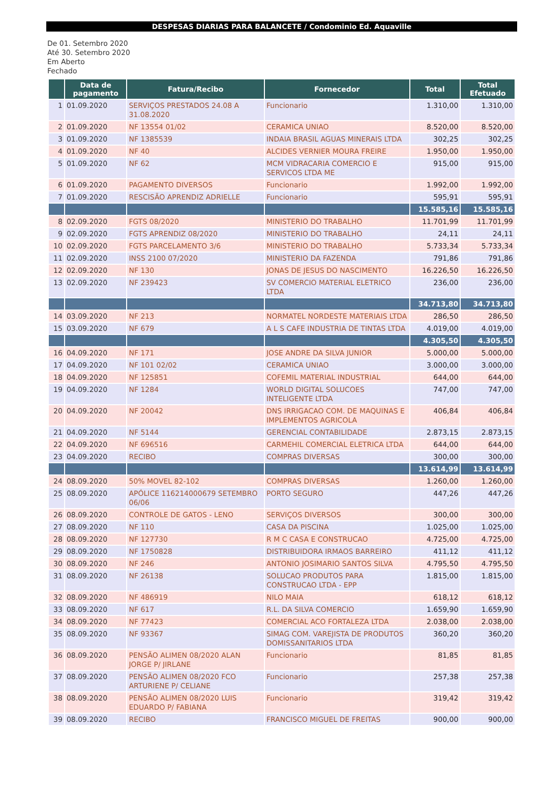DESPESAS DIARIAS PARA BALANCETE / Condominio Ed. Aquaville
De 01. Setembro 2020
Até 30. Setembro 2020
Em Aberto
Fechado
| | Data de pagamento | Fatura/Recibo | Fornecedor | Total | Total Efetuado |
| --- | --- | --- | --- | --- | --- |
| 1 | 01.09.2020 | SERVIÇOS PRESTADOS 24.08 A 31.08.2020 | Funcionario | 1.310,00 | 1.310,00 |
| 2 | 01.09.2020 | NF 13554 01/02 | CERAMICA UNIAO | 8.520,00 | 8.520,00 |
| 3 | 01.09.2020 | NF 1385539 | INDAIA BRASIL AGUAS MINERAIS LTDA | 302,25 | 302,25 |
| 4 | 01.09.2020 | NF 40 | ALCIDES VERNIER MOURA FREIRE | 1.950,00 | 1.950,00 |
| 5 | 01.09.2020 | NF 62 | MCM VIDRACARIA COMERCIO E SERVICOS LTDA ME | 915,00 | 915,00 |
| 6 | 01.09.2020 | PAGAMENTO DIVERSOS | Funcionario | 1.992,00 | 1.992,00 |
| 7 | 01.09.2020 | RESCISÃO APRENDIZ ADRIELLE | Funcionario | 595,91 | 595,91 |
| | | | | 15.585,16 | 15.585,16 |
| 8 | 02.09.2020 | FGTS 08/2020 | MINISTERIO DO TRABALHO | 11.701,99 | 11.701,99 |
| 9 | 02.09.2020 | FGTS APRENDIZ 08/2020 | MINISTERIO DO TRABALHO | 24,11 | 24,11 |
| 10 | 02.09.2020 | FGTS PARCELAMENTO 3/6 | MINISTERIO DO TRABALHO | 5.733,34 | 5.733,34 |
| 11 | 02.09.2020 | INSS 2100 07/2020 | MINISTERIO DA FAZENDA | 791,86 | 791,86 |
| 12 | 02.09.2020 | NF 130 | JONAS DE JESUS DO NASCIMENTO | 16.226,50 | 16.226,50 |
| 13 | 02.09.2020 | NF 239423 | SV COMERCIO MATERIAL ELETRICO LTDA | 236,00 | 236,00 |
| | | | | 34.713,80 | 34.713,80 |
| 14 | 03.09.2020 | NF 213 | NORMATEL NORDESTE MATERIAIS LTDA | 286,50 | 286,50 |
| 15 | 03.09.2020 | NF 679 | A L S CAFE INDUSTRIA DE TINTAS LTDA | 4.019,00 | 4.019,00 |
| | | | | 4.305,50 | 4.305,50 |
| 16 | 04.09.2020 | NF 171 | JOSE ANDRE DA SILVA JUNIOR | 5.000,00 | 5.000,00 |
| 17 | 04.09.2020 | NF 101 02/02 | CERAMICA UNIAO | 3.000,00 | 3.000,00 |
| 18 | 04.09.2020 | NF 125851 | COFEMIL MATERIAL INDUSTRIAL | 644,00 | 644,00 |
| 19 | 04.09.2020 | NF 1284 | WORLD DIGITAL SOLUCOES INTELIGENTE LTDA | 747,00 | 747,00 |
| 20 | 04.09.2020 | NF 20042 | DNS IRRIGACAO COM. DE MAQUINAS E IMPLEMENTOS AGRICOLA | 406,84 | 406,84 |
| 21 | 04.09.2020 | NF 5144 | GERENCIAL CONTABILIDADE | 2.873,15 | 2.873,15 |
| 22 | 04.09.2020 | NF 696516 | CARMEHIL COMERCIAL ELETRICA LTDA | 644,00 | 644,00 |
| 23 | 04.09.2020 | RECIBO | COMPRAS DIVERSAS | 300,00 | 300,00 |
| | | | | 13.614,99 | 13.614,99 |
| 24 | 08.09.2020 | 50% MOVEL 82-102 | COMPRAS DIVERSAS | 1.260,00 | 1.260,00 |
| 25 | 08.09.2020 | APÓLICE 116214000679 SETEMBRO 06/06 | PORTO SEGURO | 447,26 | 447,26 |
| 26 | 08.09.2020 | CONTROLE DE GATOS - LENO | SERVIÇOS DIVERSOS | 300,00 | 300,00 |
| 27 | 08.09.2020 | NF 110 | CASA DA PISCINA | 1.025,00 | 1.025,00 |
| 28 | 08.09.2020 | NF 127730 | R M C CASA E CONSTRUCAO | 4.725,00 | 4.725,00 |
| 29 | 08.09.2020 | NF 1750828 | DISTRIBUIDORA IRMAOS BARREIRO | 411,12 | 411,12 |
| 30 | 08.09.2020 | NF 246 | ANTONIO JOSIMARIO SANTOS SILVA | 4.795,50 | 4.795,50 |
| 31 | 08.09.2020 | NF 26138 | SOLUCAO PRODUTOS PARA CONSTRUCAO LTDA - EPP | 1.815,00 | 1.815,00 |
| 32 | 08.09.2020 | NF 486919 | NILO MAIA | 618,12 | 618,12 |
| 33 | 08.09.2020 | NF 617 | R.L. DA SILVA COMERCIO | 1.659,90 | 1.659,90 |
| 34 | 08.09.2020 | NF 77423 | COMERCIAL ACO FORTALEZA LTDA | 2.038,00 | 2.038,00 |
| 35 | 08.09.2020 | NF 93367 | SIMAG COM. VAREJISTA DE PRODUTOS DOMISSANITARIOS LTDA | 360,20 | 360,20 |
| 36 | 08.09.2020 | PENSÃO ALIMEN 08/2020 ALAN JORGE P/ JIRLANE | Funcionario | 81,85 | 81,85 |
| 37 | 08.09.2020 | PENSÃO ALIMEN 08/2020 FCO ARTURIENE P/ CELIANE | Funcionario | 257,38 | 257,38 |
| 38 | 08.09.2020 | PENSÃO ALIMEN 08/2020 LUIS EDUARDO P/ FABIANA | Funcionario | 319,42 | 319,42 |
| 39 | 08.09.2020 | RECIBO | FRANCISCO MIGUEL DE FREITAS | 900,00 | 900,00 |